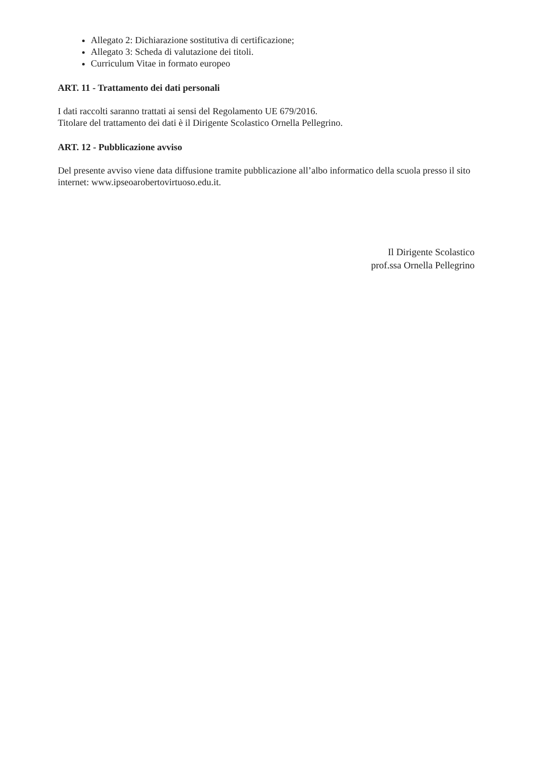Allegato 2: Dichiarazione sostitutiva di certificazione;
Allegato 3: Scheda di valutazione dei titoli.
Curriculum Vitae in formato europeo
ART. 11 - Trattamento dei dati personali
I dati raccolti saranno trattati ai sensi del Regolamento UE 679/2016.
Titolare del trattamento dei dati è il Dirigente Scolastico Ornella Pellegrino.
ART. 12 - Pubblicazione avviso
Del presente avviso viene data diffusione tramite pubblicazione all’albo informatico della scuola presso il sito internet: www.ipseoarobertovirtuoso.edu.it.
Il Dirigente Scolastico
prof.ssa Ornella Pellegrino